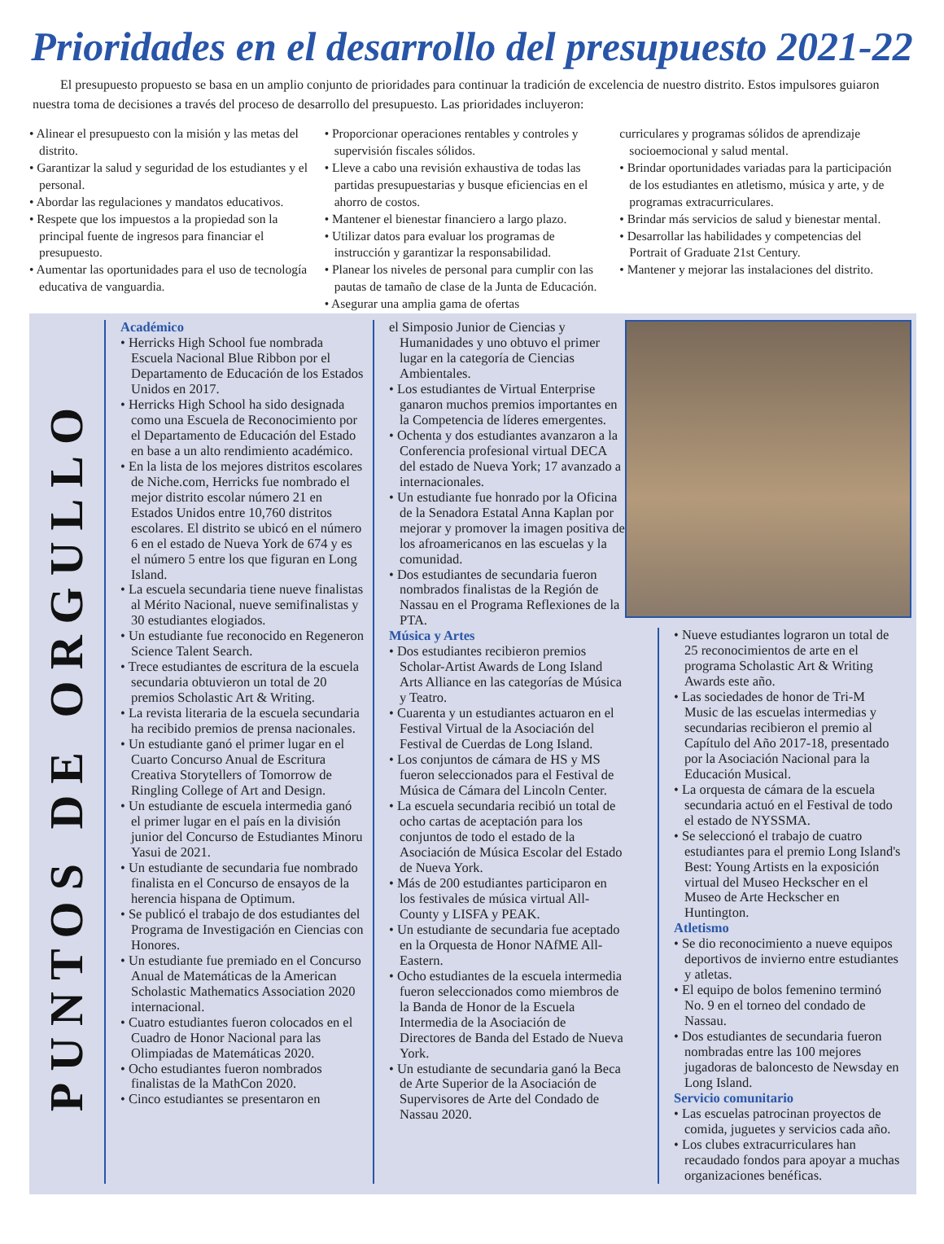Prioridades en el desarrollo del presupuesto 2021-22
El presupuesto propuesto se basa en un amplio conjunto de prioridades para continuar la tradición de excelencia de nuestro distrito. Estos impulsores guiaron nuestra toma de decisiones a través del proceso de desarrollo del presupuesto. Las prioridades incluyeron:
• Alinear el presupuesto con la misión y las metas del distrito.
• Garantizar la salud y seguridad de los estudiantes y el personal.
• Abordar las regulaciones y mandatos educativos.
• Respete que los impuestos a la propiedad son la principal fuente de ingresos para financiar el presupuesto.
• Aumentar las oportunidades para el uso de tecnología educativa de vanguardia.
• Proporcionar operaciones rentables y controles y supervisión fiscales sólidos.
• Lleve a cabo una revisión exhaustiva de todas las partidas presupuestarias y busque eficiencias en el ahorro de costos.
• Mantener el bienestar financiero a largo plazo.
• Utilizar datos para evaluar los programas de instrucción y garantizar la responsabilidad.
• Planear los niveles de personal para cumplir con las pautas de tamaño de clase de la Junta de Educación.
• Asegurar una amplia gama de ofertas
curriculares y programas sólidos de aprendizaje socioemocional y salud mental.
• Brindar oportunidades variadas para la participación de los estudiantes en atletismo, música y arte, y de programas extracurriculares.
• Brindar más servicios de salud y bienestar mental.
• Desarrollar las habilidades y competencias del Portrait of Graduate 21st Century.
• Mantener y mejorar las instalaciones del distrito.
PUNTOS DE ORGULLO
Académico
• Herricks High School fue nombrada Escuela Nacional Blue Ribbon por el Departamento de Educación de los Estados Unidos en 2017.
• Herricks High School ha sido designada como una Escuela de Reconocimiento por el Departamento de Educación del Estado en base a un alto rendimiento académico.
• En la lista de los mejores distritos escolares de Niche.com, Herricks fue nombrado el mejor distrito escolar número 21 en Estados Unidos entre 10,760 distritos escolares. El distrito se ubicó en el número 6 en el estado de Nueva York de 674 y es el número 5 entre los que figuran en Long Island.
• La escuela secundaria tiene nueve finalistas al Mérito Nacional, nueve semifinalistas y 30 estudiantes elogiados.
• Un estudiante fue reconocido en Regeneron Science Talent Search.
• Trece estudiantes de escritura de la escuela secundaria obtuvieron un total de 20 premios Scholastic Art & Writing.
• La revista literaria de la escuela secundaria ha recibido premios de prensa nacionales.
• Un estudiante ganó el primer lugar en el Cuarto Concurso Anual de Escritura Creativa Storytellers of Tomorrow de Ringling College of Art and Design.
• Un estudiante de escuela intermedia ganó el primer lugar en el país en la división junior del Concurso de Estudiantes Minoru Yasui de 2021.
• Un estudiante de secundaria fue nombrado finalista en el Concurso de ensayos de la herencia hispana de Optimum.
• Se publicó el trabajo de dos estudiantes del Programa de Investigación en Ciencias con Honores.
• Un estudiante fue premiado en el Concurso Anual de Matemáticas de la American Scholastic Mathematics Association 2020 internacional.
• Cuatro estudiantes fueron colocados en el Cuadro de Honor Nacional para las Olimpiadas de Matemáticas 2020.
• Ocho estudiantes fueron nombrados finalistas de la MathCon 2020.
• Cinco estudiantes se presentaron en
el Simposio Junior de Ciencias y Humanidades y uno obtuvo el primer lugar en la categoría de Ciencias Ambientales.
• Los estudiantes de Virtual Enterprise ganaron muchos premios importantes en la Competencia de líderes emergentes.
• Ochenta y dos estudiantes avanzaron a la Conferencia profesional virtual DECA del estado de Nueva York; 17 avanzado a internacionales.
• Un estudiante fue honrado por la Oficina de la Senadora Estatal Anna Kaplan por mejorar y promover la imagen positiva de los afroamericanos en las escuelas y la comunidad.
• Dos estudiantes de secundaria fueron nombrados finalistas de la Región de Nassau en el Programa Reflexiones de la PTA.
Música y Artes
• Dos estudiantes recibieron premios Scholar-Artist Awards de Long Island Arts Alliance en las categorías de Música y Teatro.
• Cuarenta y un estudiantes actuaron en el Festival Virtual de la Asociación del Festival de Cuerdas de Long Island.
• Los conjuntos de cámara de HS y MS fueron seleccionados para el Festival de Música de Cámara del Lincoln Center.
• La escuela secundaria recibió un total de ocho cartas de aceptación para los conjuntos de todo el estado de la Asociación de Música Escolar del Estado de Nueva York.
• Más de 200 estudiantes participaron en los festivales de música virtual All-County y LISFA y PEAK.
• Un estudiante de secundaria fue aceptado en la Orquesta de Honor NAfME All-Eastern.
• Ocho estudiantes de la escuela intermedia fueron seleccionados como miembros de la Banda de Honor de la Escuela Intermedia de la Asociación de Directores de Banda del Estado de Nueva York.
• Un estudiante de secundaria ganó la Beca de Arte Superior de la Asociación de Supervisores de Arte del Condado de Nassau 2020.
• Nueve estudiantes lograron un total de 25 reconocimientos de arte en el programa Scholastic Art & Writing Awards este año.
• Las sociedades de honor de Tri-M Music de las escuelas intermedias y secundarias recibieron el premio al Capítulo del Año 2017-18, presentado por la Asociación Nacional para la Educación Musical.
• La orquesta de cámara de la escuela secundaria actuó en el Festival de todo el estado de NYSSMA.
• Se seleccionó el trabajo de cuatro estudiantes para el premio Long Island's Best: Young Artists en la exposición virtual del Museo Heckscher en el Museo de Arte Heckscher en Huntington.
Atletismo
• Se dio reconocimiento a nueve equipos deportivos de invierno entre estudiantes y atletas.
• El equipo de bolos femenino terminó No. 9 en el torneo del condado de Nassau.
• Dos estudiantes de secundaria fueron nombradas entre las 100 mejores jugadoras de baloncesto de Newsday en Long Island.
Servicio comunitario
• Las escuelas patrocinan proyectos de comida, juguetes y servicios cada año.
• Los clubes extracurriculares han recaudado fondos para apoyar a muchas organizaciones benéficas.